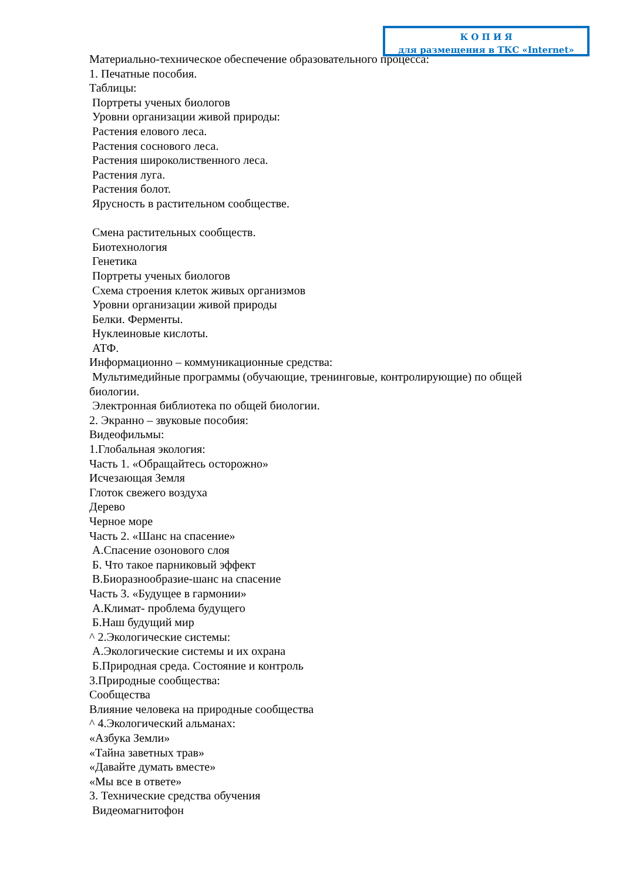Материально-техническое обеспечение образовательного процесса:
1. Печатные пособия.
Таблицы:
Портреты ученых биологов
Уровни организации живой природы:
Растения елового леса.
Растения соснового леса.
Растения широколиственного леса.
Растения луга.
Растения болот.
Ярусность в растительном сообществе.
Смена растительных сообществ.
Биотехнология
Генетика
Портреты ученых биологов
Схема строения клеток живых организмов
Уровни организации живой природы
Белки. Ферменты.
Нуклеиновые кислоты.
АТФ.
Информационно – коммуникационные средства:
Мультимедийные программы (обучающие, тренинговые, контролирующие) по общей биологии.
Электронная библиотека по общей биологии.
2. Экранно – звуковые пособия:
Видеофильмы:
1.Глобальная экология:
Часть 1. «Обращайтесь осторожно»
Исчезающая Земля
Глоток свежего воздуха
Дерево
Черное море
Часть 2. «Шанс на спасение»
А.Спасение озонового слоя
Б. Что такое парниковый эффект
В.Биоразнообразие-шанс на спасение
Часть 3. «Будущее в гармонии»
А.Климат- проблема будущего
Б.Наш будущий мир
^ 2.Экологические системы:
А.Экологические системы и их охрана
Б.Природная среда. Состояние и контроль
3.Природные сообщества:
Сообщества
Влияние человека на природные сообщества
^ 4.Экологический альманах:
«Азбука Земли»
«Тайна заветных трав»
«Давайте думать вместе»
«Мы все в ответе»
3. Технические средства обучения
Видеомагнитофон
К О П И Я
для размещения в ТКС «Internet»